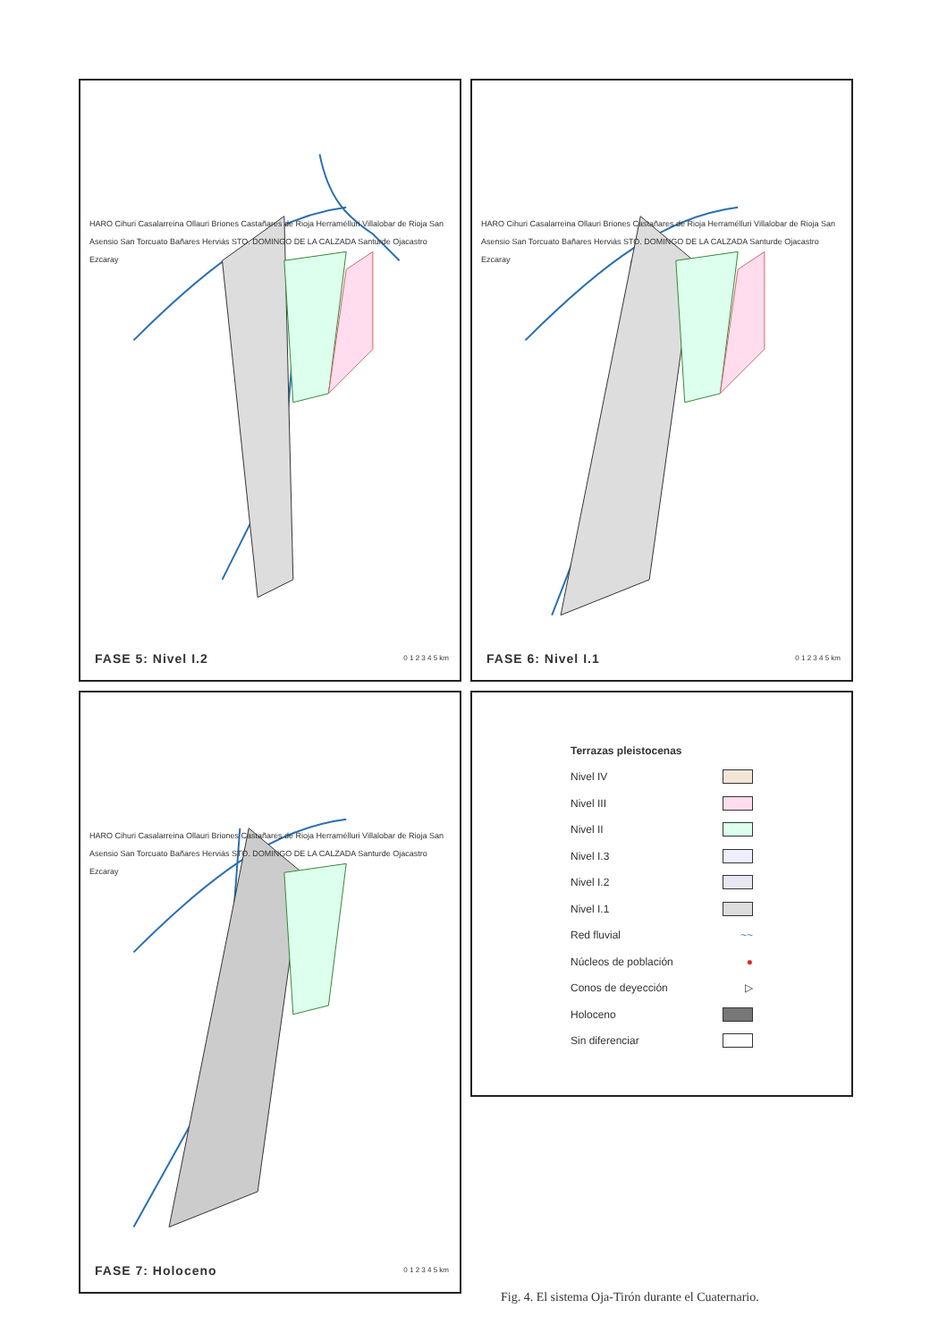HARO Cihuri Casalarreina Ollauri Briones Castañares de Rioja Herramélluri Villalobar de Rioja San Asensio San Torcuato Bañares Herviás STO. DOMINGO DE LA CALZADA Santurde Ojacastro Ezcaray
0 1 2 3 4 5 km FASE 5: Nivel I.2
HARO Cihuri Casalarreina Ollauri Briones Castañares de Rioja Herramélluri Villalobar de Rioja San Asensio San Torcuato Bañares Herviás STO. DOMINGO DE LA CALZADA Santurde Ojacastro Ezcaray
0 1 2 3 4 5 km FASE 6: Nivel I.1
HARO Cihuri Casalarreina Ollauri Briones Castañares de Rioja Herramélluri Villalobar de Rioja San Asensio San Torcuato Bañares Herviás STO. DOMINGO DE LA CALZADA Santurde Ojacastro Ezcaray
0 1 2 3 4 5 km FASE 7: Holoceno
Terrazas pleistocenas
Nivel IV
Nivel III
Nivel II
Nivel I.3
Nivel I.2
Nivel I.1
Red fluvial ~~
Núcleos de población ●
Conos de deyección ▷
Holoceno
Sin diferenciar
Fig. 4. El sistema Oja-Tirón durante el Cuaternario.